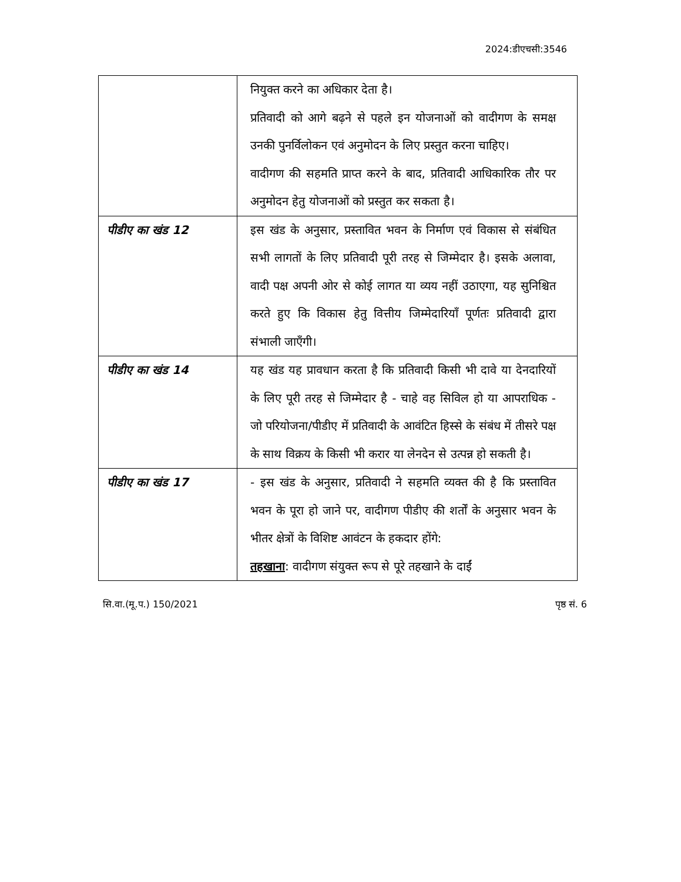2024:डीएचसी:3546
| | नियुक्त करने का अधिकार देता है। प्रतिवादी को आगे बढ़ने से पहले इन योजनाओं को वादीगण के समक्ष उनकी पुनर्विलोकन एवं अनुमोदन के लिए प्रस्तुत करना चाहिए। वादीगण की सहमति प्राप्त करने के बाद, प्रतिवादी आधिकारिक तौर पर अनुमोदन हेतु योजनाओं को प्रस्तुत कर सकता है। |
| पीडीए का खंड 12 | इस खंड के अनुसार, प्रस्तावित भवन के निर्माण एवं विकास से संबंधित सभी लागतों के लिए प्रतिवादी पूरी तरह से जिम्मेदार है। इसके अलावा, वादी पक्ष अपनी ओर से कोई लागत या व्यय नहीं उठाएगा, यह सुनिश्चित करते हुए कि विकास हेतु वित्तीय जिम्मेदारियाँ पूर्णतः प्रतिवादी द्वारा संभाली जाएँगी। |
| पीडीए का खंड 14 | यह खंड यह प्रावधान करता है कि प्रतिवादी किसी भी दावे या देनदारियों के लिए पूरी तरह से जिम्मेदार है - चाहे वह सिविल हो या आपराधिक - जो परियोजना/पीडीए में प्रतिवादी के आवंटित हिस्से के संबंध में तीसरे पक्ष के साथ विक्रय के किसी भी करार या लेनदेन से उत्पन्न हो सकती है। |
| पीडीए का खंड 17 | - इस खंड के अनुसार, प्रतिवादी ने सहमति व्यक्त की है कि प्रस्तावित भवन के पूरा हो जाने पर, वादीगण पीडीए की शर्तों के अनुसार भवन के भीतर क्षेत्रों के विशिष्ट आवंटन के हकदार होंगे: तहखाना : वादीगण संयुक्त रूप से पूरे तहखाने के दाईं |
सि.वा.(मू.प.) 150/2021 पृष्ठ सं. 6